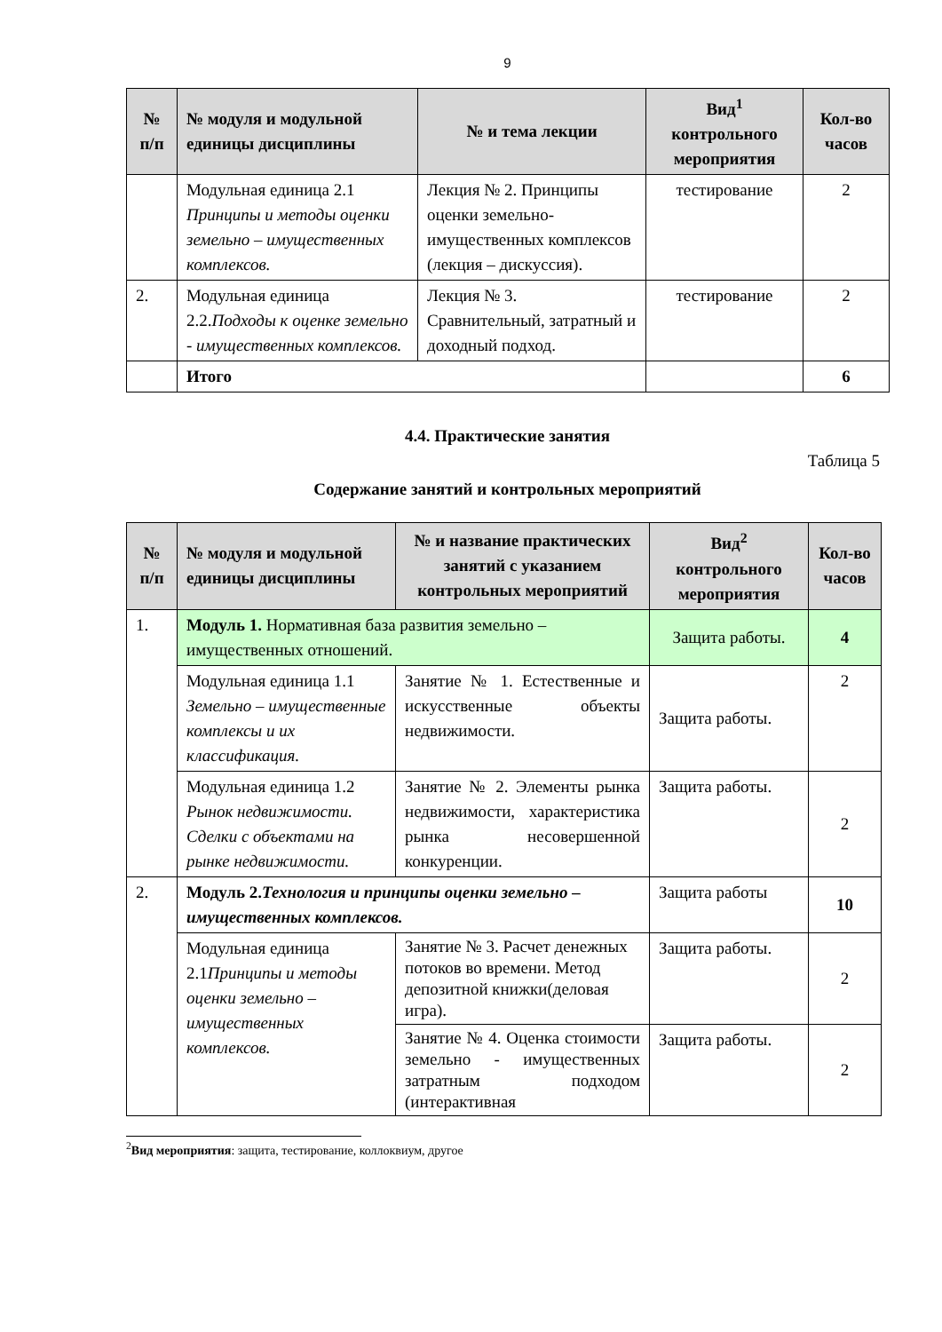9
| № п/п | № модуля и модульной единицы дисциплины | № и тема лекции | Вид<sup>1</sup> контрольного мероприятия | Кол-во часов |
| --- | --- | --- | --- | --- |
| | Модульная единица 2.1 Принципы и методы оценки земельно – имущественных комплексов. | Лекция № 2. Принципы оценки земельно-имущественных комплексов (лекция – дискуссия). | тестирование | 2 |
| 2. | Модульная единица 2.2. Подходы к оценке земельно - имущественных комплексов. | Лекция № 3. Сравнительный, затратный и доходный подход. | тестирование | 2 |
| | Итого | | | 6 |
4.4. Практические занятия
Таблица 5
Содержание занятий и контрольных мероприятий
| № п/п | № модуля и модульной единицы дисциплины | № и название практических занятий с указанием контрольных мероприятий | Вид<sup>2</sup> контрольного мероприятия | Кол-во часов |
| --- | --- | --- | --- | --- |
| 1. | Модуль 1. Нормативная база развития земельно – имущественных отношений. | | Защита работы. | 4 |
| | Модульная единица 1.1 Земельно – имущественные комплексы и их классификация. | Занятие № 1. Естественные и искусственные объекты недвижимости. | Защита работы. | 2 |
| | Модульная единица 1.2 Рынок недвижимости. Сделки с объектами на рынке недвижимости. | Занятие № 2. Элементы рынка недвижимости, характеристика рынка несовершенной конкуренции. | Защита работы. | 2 |
| 2. | Модуль 2. Технология и принципы оценки земельно – имущественных комплексов. | | Защита работы | 10 |
| | Модульная единица 2.1 Принципы и методы оценки земельно – имущественных комплексов. | Занятие № 3. Расчет денежных потоков во времени. Метод депозитной книжки(деловая игра). | Защита работы. | 2 |
| | | Занятие № 4. Оценка стоимости земельно - имущественных затратным подходом (интерактивная | Защита работы. | 2 |
<sup>2</sup> Вид мероприятия: защита, тестирование, коллоквиум, другое